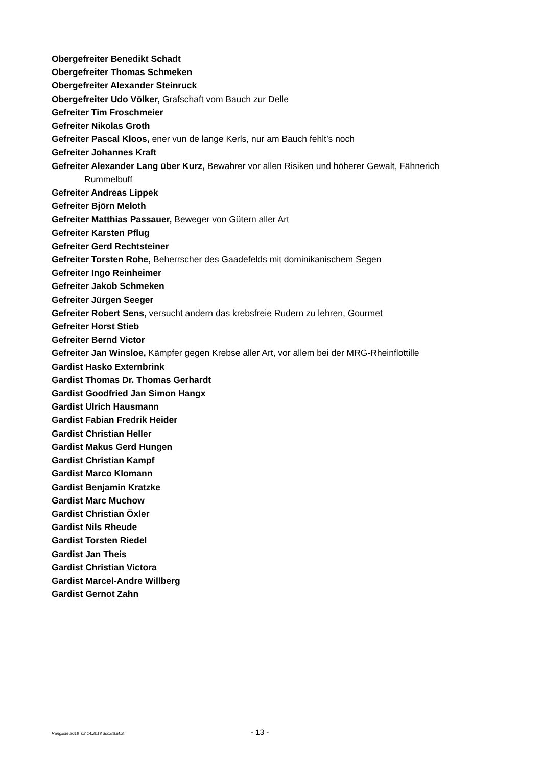Obergefreiter Benedikt Schadt
Obergefreiter Thomas Schmeken
Obergefreiter Alexander Steinruck
Obergefreiter Udo Völker, Grafschaft vom Bauch zur Delle
Gefreiter Tim Froschmeier
Gefreiter Nikolas Groth
Gefreiter Pascal Kloos, ener vun de lange Kerls, nur am Bauch fehlt’s noch
Gefreiter Johannes Kraft
Gefreiter Alexander Lang über Kurz, Bewahrer vor allen Risiken und höherer Gewalt, Fähnerich Rummelbuff
Gefreiter Andreas Lippek
Gefreiter Björn Meloth
Gefreiter Matthias Passauer, Beweger von Gütern aller Art
Gefreiter Karsten Pflug
Gefreiter Gerd Rechtsteiner
Gefreiter Torsten Rohe, Beherrscher des Gaadefelds mit dominikanischem Segen
Gefreiter Ingo Reinheimer
Gefreiter Jakob Schmeken
Gefreiter Jürgen Seeger
Gefreiter Robert Sens, versucht andern das krebsfreie Rudern zu lehren, Gourmet
Gefreiter Horst Stieb
Gefreiter Bernd Victor
Gefreiter Jan Winsloe, Kämpfer gegen Krebse aller Art, vor allem bei der MRG-Rheinflottille
Gardist Hasko Externbrink
Gardist Thomas Dr. Thomas Gerhardt
Gardist Goodfried Jan Simon Hangx
Gardist Ulrich Hausmann
Gardist Fabian Fredrik Heider
Gardist Christian Heller
Gardist Makus Gerd Hungen
Gardist Christian Kampf
Gardist Marco Klomann
Gardist Benjamin Kratzke
Gardist Marc Muchow
Gardist Christian Öxler
Gardist Nils Rheude
Gardist Torsten Riedel
Gardist Jan Theis
Gardist Christian Victora
Gardist Marcel-Andre Willberg
Gardist Gernot Zahn
Rangliste 2018_02.14.2018.docx/S.M.S. - 13 -